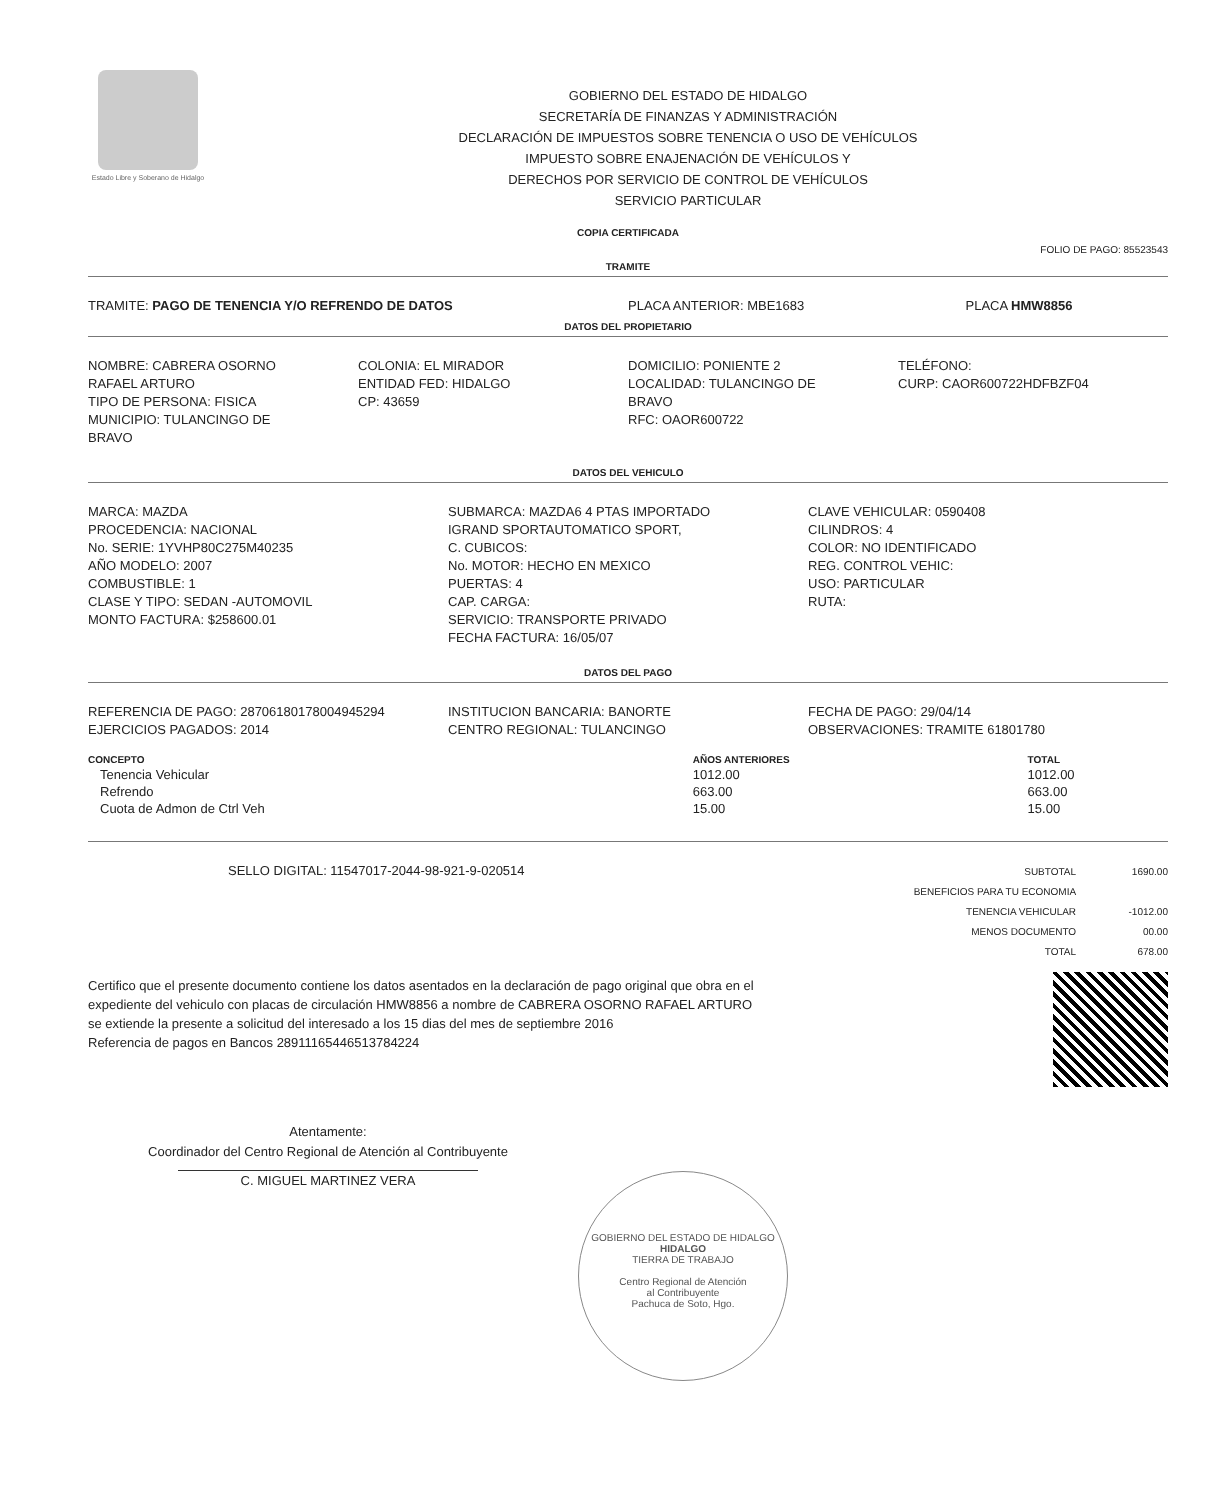Estado Libre y Soberano de Hidalgo
GOBIERNO DEL ESTADO DE HIDALGO
SECRETARÍA DE FINANZAS Y ADMINISTRACIÓN
DECLARACIÓN DE IMPUESTOS SOBRE TENENCIA O USO DE VEHÍCULOS
IMPUESTO SOBRE ENAJENACIÓN DE VEHÍCULOS Y
DERECHOS POR SERVICIO DE CONTROL DE VEHÍCULOS
SERVICIO PARTICULAR
COPIA CERTIFICADA
FOLIO DE PAGO: 85523543
TRAMITE
TRAMITE: PAGO DE TENENCIA Y/O REFRENDO DE DATOS
PLACA ANTERIOR: MBE1683 PLACA HMW8856
DATOS DEL PROPIETARIO
NOMBRE: CABRERA OSORNO
RAFAEL ARTURO
TIPO DE PERSONA: FISICA
MUNICIPIO: TULANCINGO DE
BRAVO
COLONIA: EL MIRADOR
ENTIDAD FED: HIDALGO
CP: 43659
DOMICILIO: PONIENTE 2
LOCALIDAD: TULANCINGO DE
BRAVO
RFC: OAOR600722
TELÉFONO:
CURP: CAOR600722HDFBZF04
DATOS DEL VEHICULO
MARCA: MAZDA
PROCEDENCIA: NACIONAL
No. SERIE: 1YVHP80C275M40235
AÑO MODELO: 2007
COMBUSTIBLE: 1
CLASE Y TIPO: SEDAN -AUTOMOVIL
MONTO FACTURA: $258600.01
SUBMARCA: MAZDA6 4 PTAS IMPORTADO
IGRAND SPORTAUTOMATICO SPORT,
C. CUBICOS:
No. MOTOR: HECHO EN MEXICO
PUERTAS: 4
CAP. CARGA:
SERVICIO: TRANSPORTE PRIVADO
FECHA FACTURA: 16/05/07
CLAVE VEHICULAR: 0590408
CILINDROS: 4
COLOR: NO IDENTIFICADO
REG. CONTROL VEHIC:
USO: PARTICULAR
RUTA:
DATOS DEL PAGO
REFERENCIA DE PAGO: 28706180178004945294
EJERCICIOS PAGADOS: 2014
INSTITUCION BANCARIA: BANORTE
CENTRO REGIONAL: TULANCINGO
FECHA DE PAGO: 29/04/14
OBSERVACIONES: TRAMITE 61801780
| CONCEPTO | AÑOS ANTERIORES | TOTAL |
| --- | --- | --- |
| Tenencia Vehicular | 1012.00 | 1012.00 |
| Refrendo | 663.00 | 663.00 |
| Cuota de Admon de Ctrl Veh | 15.00 | 15.00 |
SELLO DIGITAL: 11547017-2044-98-921-9-020514
| SUBTOTAL | 1690.00 |
| BENEFICIOS PARA TU ECONOMIA | |
| TENENCIA VEHICULAR | -1012.00 |
| MENOS DOCUMENTO | 00.00 |
| TOTAL | 678.00 |
Certifico que el presente documento contiene los datos asentados en la declaración de pago original que obra en el
expediente del vehiculo con placas de circulación HMW8856 a nombre de CABRERA OSORNO RAFAEL ARTURO
se extiende la presente a solicitud del interesado a los 15 dias del mes de septiembre 2016
Referencia de pagos en Bancos 28911165446513784224
Atentamente:
Coordinador del Centro Regional de Atención al Contribuyente
C. MIGUEL MARTINEZ VERA
GOBIERNO DEL ESTADO DE HIDALGO
HIDALGO
TIERRA DE TRABAJO
Centro Regional de Atención
al Contribuyente
Pachuca de Soto, Hgo.